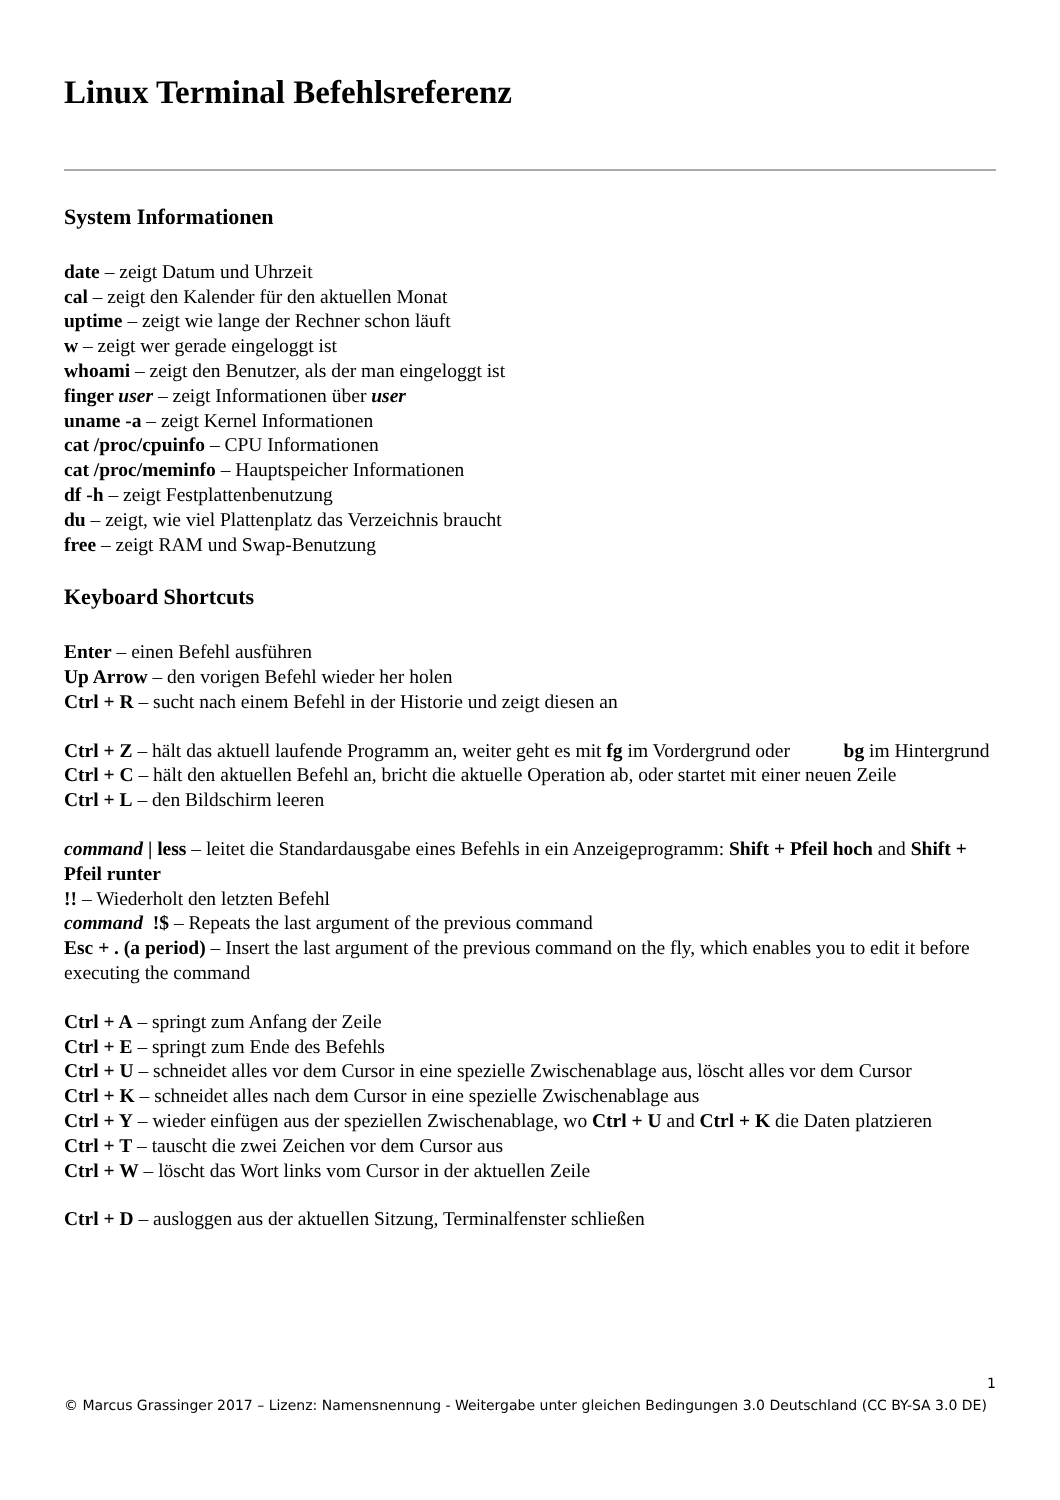Linux Terminal Befehlsreferenz
System Informationen
date – zeigt Datum und Uhrzeit
cal – zeigt den Kalender für den aktuellen Monat
uptime – zeigt wie lange der Rechner schon läuft
w – zeigt wer gerade eingeloggt ist
whoami – zeigt den Benutzer, als der man eingeloggt ist
finger user – zeigt Informationen über user
uname -a – zeigt Kernel Informationen
cat /proc/cpuinfo – CPU Informationen
cat /proc/meminfo – Hauptspeicher Informationen
df -h – zeigt Festplattenbenutzung
du – zeigt, wie viel Plattenplatz das Verzeichnis braucht
free – zeigt RAM und Swap-Benutzung
Keyboard Shortcuts
Enter – einen Befehl ausführen
Up Arrow – den vorigen Befehl wieder her holen
Ctrl + R – sucht nach einem Befehl in der Historie und zeigt diesen an
Ctrl + Z – hält das aktuell laufende Programm an, weiter geht es mit fg im Vordergrund oder bg im Hintergrund
Ctrl + C – hält den aktuellen Befehl an, bricht die aktuelle Operation ab, oder startet mit einer neuen Zeile
Ctrl + L – den Bildschirm leeren
command | less – leitet die Standardausgabe eines Befehls in ein Anzeigeprogramm: Shift + Pfeil hoch and Shift + Pfeil runter
!! – Wiederholt den letzten Befehl
command !$ – Repeats the last argument of the previous command
Esc + . (a period) – Insert the last argument of the previous command on the fly, which enables you to edit it before executing the command
Ctrl + A – springt zum Anfang der Zeile
Ctrl + E – springt zum Ende des Befehls
Ctrl + U – schneidet alles vor dem Cursor in eine spezielle Zwischenablage aus, löscht alles vor dem Cursor
Ctrl + K – schneidet alles nach dem Cursor in eine spezielle Zwischenablage aus
Ctrl + Y – wieder einfügen aus der speziellen Zwischenablage, wo Ctrl + U and Ctrl + K die Daten platzieren
Ctrl + T – tauscht die zwei Zeichen vor dem Cursor aus
Ctrl + W – löscht das Wort links vom Cursor in der aktuellen Zeile
Ctrl + D – ausloggen aus der aktuellen Sitzung, Terminalfenster schließen
1
© Marcus Grassinger 2017 – Lizenz: Namensnennung - Weitergabe unter gleichen Bedingungen 3.0 Deutschland (CC BY-SA 3.0 DE)